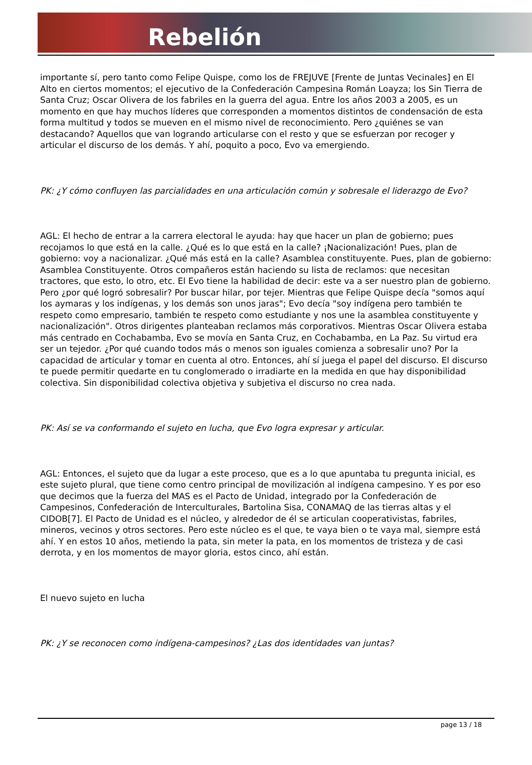Rebelión
importante sí, pero tanto como Felipe Quispe, como los de FREJUVE [Frente de Juntas Vecinales] en El Alto en ciertos momentos; el ejecutivo de la Confederación Campesina Román Loayza; los Sin Tierra de Santa Cruz; Oscar Olivera de los fabriles en la guerra del agua. Entre los años 2003 a 2005, es un momento en que hay muchos líderes que corresponden a momentos distintos de condensación de esta forma multitud y todos se mueven en el mismo nivel de reconocimiento. Pero ¿quiénes se van destacando? Aquellos que van logrando articularse con el resto y que se esfuerzan por recoger y articular el discurso de los demás. Y ahí, poquito a poco, Evo va emergiendo.
PK: ¿Y cómo confluyen las parcialidades en una articulación común y sobresale el liderazgo de Evo?
AGL: El hecho de entrar a la carrera electoral le ayuda: hay que hacer un plan de gobierno; pues recojamos lo que está en la calle. ¿Qué es lo que está en la calle? ¡Nacionalización! Pues, plan de gobierno: voy a nacionalizar. ¿Qué más está en la calle? Asamblea constituyente. Pues, plan de gobierno: Asamblea Constituyente. Otros compañeros están haciendo su lista de reclamos: que necesitan tractores, que esto, lo otro, etc. El Evo tiene la habilidad de decir: este va a ser nuestro plan de gobierno. Pero ¿por qué logró sobresalir? Por buscar hilar, por tejer. Mientras que Felipe Quispe decía "somos aquí los aymaras y los indígenas, y los demás son unos jaras"; Evo decía "soy indígena pero también te respeto como empresario, también te respeto como estudiante y nos une la asamblea constituyente y nacionalización". Otros dirigentes planteaban reclamos más corporativos. Mientras Oscar Olivera estaba más centrado en Cochabamba, Evo se movía en Santa Cruz, en Cochabamba, en La Paz. Su virtud era ser un tejedor. ¿Por qué cuando todos más o menos son iguales comienza a sobresalir uno? Por la capacidad de articular y tomar en cuenta al otro. Entonces, ahí sí juega el papel del discurso. El discurso te puede permitir quedarte en tu conglomerado o irradiarte en la medida en que hay disponibilidad colectiva. Sin disponibilidad colectiva objetiva y subjetiva el discurso no crea nada.
PK: Así se va conformando el sujeto en lucha, que Evo logra expresar y articular.
AGL: Entonces, el sujeto que da lugar a este proceso, que es a lo que apuntaba tu pregunta inicial, es este sujeto plural, que tiene como centro principal de movilización al indígena campesino. Y es por eso que decimos que la fuerza del MAS es el Pacto de Unidad, integrado por la Confederación de Campesinos, Confederación de Interculturales, Bartolina Sisa, CONAMAQ de las tierras altas y el CIDOB[7]. El Pacto de Unidad es el núcleo, y alrededor de él se articulan cooperativistas, fabriles, mineros, vecinos y otros sectores. Pero este núcleo es el que, te vaya bien o te vaya mal, siempre está ahí. Y en estos 10 años, metiendo la pata, sin meter la pata, en los momentos de tristeza y de casi derrota, y en los momentos de mayor gloria, estos cinco, ahí están.
El nuevo sujeto en lucha
PK: ¿Y se reconocen como indígena-campesinos? ¿Las dos identidades van juntas?
page 13 / 18